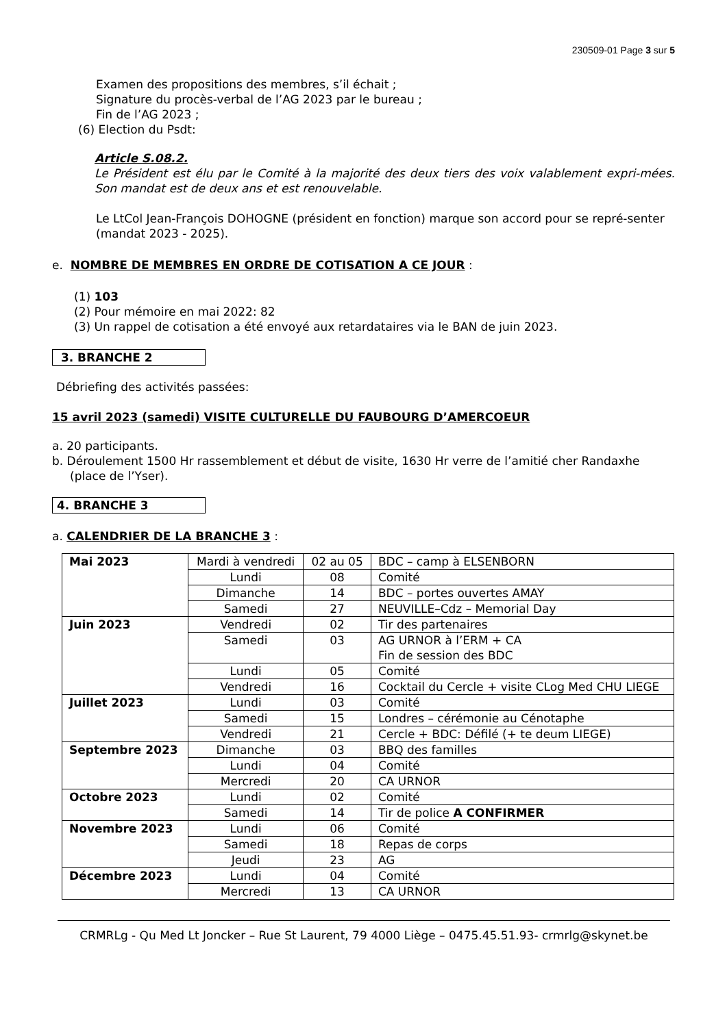230509-01 Page 3 sur 5
Examen des propositions des membres, s’il échait ;
Signature du procès-verbal de l’AG 2023 par le bureau ;
Fin de l’AG 2023 ;
(6) Election du Psdt:
Article S.08.2.
Le Président est élu par le Comité à la majorité des deux tiers des voix valablement expri-mées. Son mandat est de deux ans et est renouvelable.
Le LtCol Jean-François DOHOGNE (président en fonction) marque son accord pour se repré-senter (mandat 2023 - 2025).
e. NOMBRE DE MEMBRES EN ORDRE DE COTISATION A CE JOUR :
(1) 103
(2) Pour mémoire en mai 2022: 82
(3) Un rappel de cotisation a été envoyé aux retardataires via le BAN de juin 2023.
3. BRANCHE 2
Débriefing des activités passées:
15 avril 2023 (samedi) VISITE CULTURELLE DU FAUBOURG D’AMERCOEUR
a. 20 participants.
b. Déroulement 1500 Hr rassemblement et début de visite, 1630 Hr verre de l’amitié cher Randaxhe (place de l’Yser).
4. BRANCHE 3
a. CALENDRIER DE LA BRANCHE 3 :
| Mai 2023 | Mardi à vendredi | 02 au 05 | BDC – camp à ELSENBORN |
| | Lundi | 08 | Comité |
| | Dimanche | 14 | BDC – portes ouvertes AMAY |
| | Samedi | 27 | NEUVILLE–Cdz – Memorial Day |
| Juin 2023 | Vendredi | 02 | Tir des partenaires |
| | Samedi | 03 | AG URNOR à l’ERM + CA Fin de session des BDC |
| | Lundi | 05 | Comité |
| | Vendredi | 16 | Cocktail du Cercle + visite CLog Med CHU LIEGE |
| Juillet 2023 | Lundi | 03 | Comité |
| | Samedi | 15 | Londres – cérémonie au Cénotaphe |
| | Vendredi | 21 | Cercle + BDC: Défilé (+ te deum LIEGE) |
| Septembre 2023 | Dimanche | 03 | BBQ des familles |
| | Lundi | 04 | Comité |
| | Mercredi | 20 | CA URNOR |
| Octobre 2023 | Lundi | 02 | Comité |
| | Samedi | 14 | Tir de police A CONFIRMER |
| Novembre 2023 | Lundi | 06 | Comité |
| | Samedi | 18 | Repas de corps |
| | Jeudi | 23 | AG |
| Décembre 2023 | Lundi | 04 | Comité |
| | Mercredi | 13 | CA URNOR |
CRMRLg - Qu Med Lt Joncker – Rue St Laurent, 79 4000 Liège – 0475.45.51.93- crmrlg@skynet.be